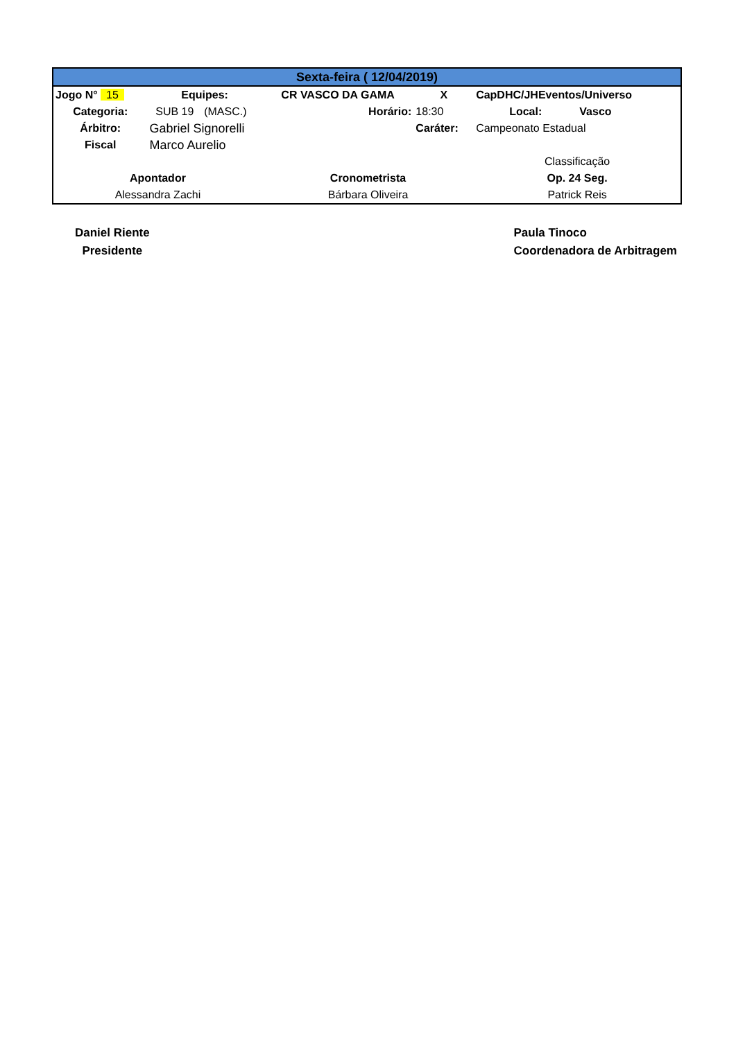| Sexta-feira ( 12/04/2019) | | | | | | |
| Jogo N° 15 | Equipes: | | CR VASCO DA GAMA | X | CapDHC/JHEventos/Universo | |
| Categoria: | SUB 19 | (MASC.) | Horário: | 18:30 | Local: | Vasco |
| Árbitro: | Gabriel Signorelli | | | Caráter: | Campeonato Estadual | |
| Fiscal | Marco Aurelio | | | | | |
| | | | | | Classificação | |
| Apontador | | | Cronometrista | | Op. 24 Seg. | |
| Alessandra Zachi | | | Bárbara Oliveira | | Patrick Reis | |
Daniel Riente
Presidente
Paula Tinoco
Coordenadora de Arbitragem